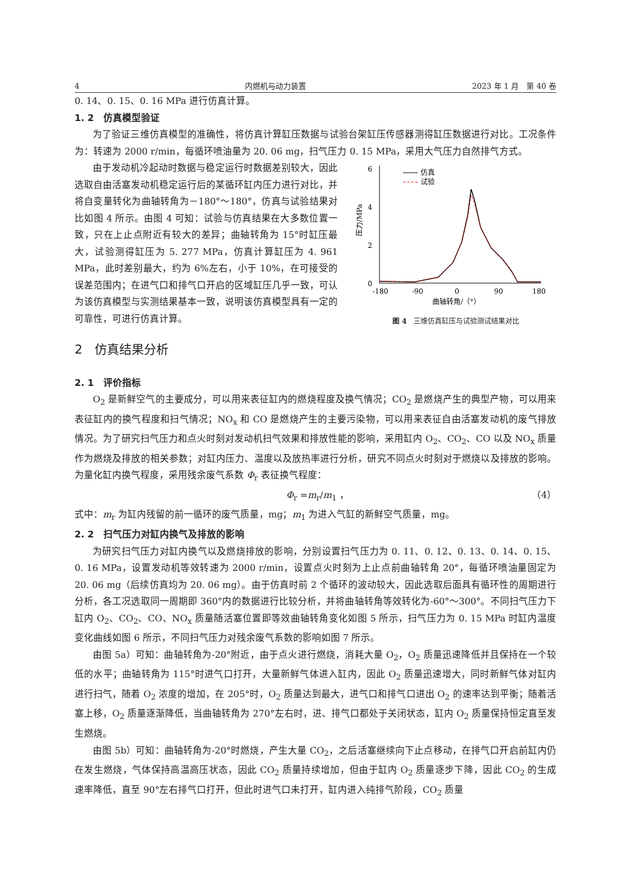4 内燃机与动力装置 2023 年 1 月　第 40 卷
0. 14、0. 15、0. 16 MPa 进行仿真计算。
1. 2　仿真模型验证
为了验证三维仿真模型的准确性，将仿真计算缸压数据与试验台架缸压传感器测得缸压数据进行对比。工况条件为：转速为 2000 r/min，每循环喷油量为 20. 06 mg，扫气压力 0. 15 MPa，采用大气压力自然排气方式。
由于发动机冷起动时数据与稳定运行时数据差别较大，因此选取自由活塞发动机稳定运行后的某循环缸内压力进行对比，并将自变量转化为曲轴转角为－180°～180°，仿真与试验结果对比如图 4 所示。由图 4 可知：试验与仿真结果在大多数位置一致，只在上止点附近有较大的差异；曲轴转角为 15°时缸压最大，试验测得缸压为 5. 277 MPa，仿真计算缸压为 4. 961 MPa，此时差别最大，约为 6%左右，小于 10%，在可接受的误差范围内；在进气口和排气口开启的区域缸压几乎一致，可认为该仿真模型与实测结果基本一致，说明该仿真模型具有一定的可靠性，可进行仿真计算。
6
4
2
0
压力/MPa
仿真
试验
-180
-90
0
90
180
曲轴转角/（°）
图 4　三维仿真缸压与试验测试结果对比
2　仿真结果分析
2. 1　评价指标
O<sub>2</sub> 是新鲜空气的主要成分，可以用来表征缸内的燃烧程度及换气情况；CO<sub>2</sub> 是燃烧产生的典型产物，可以用来表征缸内的换气程度和扫气情况；NO<sub>x</sub> 和 CO 是燃烧产生的主要污染物，可以用来表征自由活塞发动机的废气排放情况。为了研究扫气压力和点火时刻对发动机扫气效果和排放性能的影响，采用缸内 O<sub>2</sub>、CO<sub>2</sub>、CO 以及 NO<sub>x</sub> 质量作为燃烧及排放的相关参数；对缸内压力、温度以及放热率进行分析，研究不同点火时刻对于燃烧以及排放的影响。为量化缸内换气程度，采用残余废气系数 Φ<sub>r</sub> 表征换气程度：
Φ<sub>r</sub> =m<sub>r</sub>/m<sub>1</sub> ， （4）
式中：m<sub>r</sub> 为缸内残留的前一循环的废气质量，mg；m<sub>1</sub> 为进入气缸的新鲜空气质量，mg。
2. 2　扫气压力对缸内换气及排放的影响
为研究扫气压力对缸内换气以及燃烧排放的影响，分别设置扫气压力为 0. 11、0. 12、0. 13、0. 14、0. 15、0. 16 MPa，设置发动机等效转速为 2000 r/min，设置点火时刻为上止点前曲轴转角 20°，每循环喷油量固定为 20. 06 mg（后续仿真均为 20. 06 mg）。由于仿真时前 2 个循环的波动较大，因此选取后面具有循环性的周期进行分析，各工况选取同一周期即 360°内的数据进行比较分析，并将曲轴转角等效转化为-60°～300°。不同扫气压力下缸内 O<sub>2</sub>、CO<sub>2</sub>、CO、NO<sub>x</sub> 质量随活塞位置即等效曲轴转角变化如图 5 所示，扫气压力为 0. 15 MPa 时缸内温度变化曲线如图 6 所示，不同扫气压力对残余废气系数的影响如图 7 所示。
由图 5a）可知：曲轴转角为-20°附近，由于点火进行燃烧，消耗大量 O<sub>2</sub>，O<sub>2</sub> 质量迅速降低并且保持在一个较低的水平；曲轴转角为 115°时进气口打开，大量新鲜气体进入缸内，因此 O<sub>2</sub> 质量迅速增大，同时新鲜气体对缸内进行扫气，随着 O<sub>2</sub> 浓度的增加，在 205°时，O<sub>2</sub> 质量达到最大，进气口和排气口进出 O<sub>2</sub> 的速率达到平衡；随着活塞上移，O<sub>2</sub> 质量逐渐降低，当曲轴转角为 270°左右时，进、排气口都处于关闭状态，缸内 O<sub>2</sub> 质量保持恒定直至发生燃烧。
由图 5b）可知：曲轴转角为-20°时燃烧，产生大量 CO<sub>2</sub>，之后活塞继续向下止点移动，在排气口开启前缸内仍在发生燃烧，气体保持高温高压状态，因此 CO<sub>2</sub> 质量持续增加，但由于缸内 O<sub>2</sub> 质量逐步下降，因此 CO<sub>2</sub> 的生成速率降低，直至 90°左右排气口打开，但此时进气口未打开，缸内进入纯排气阶段，CO<sub>2</sub> 质量